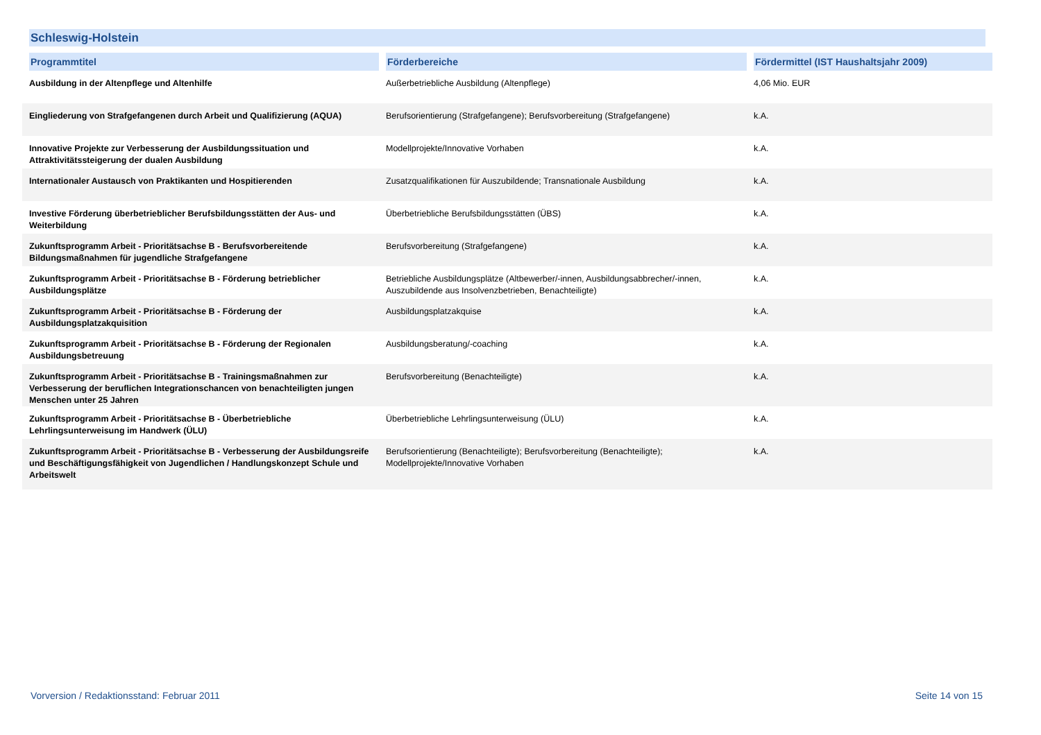Schleswig-Holstein
| Programmtitel | Förderbereiche | Fördermittel (IST Haushaltsjahr 2009) |
| --- | --- | --- |
| Ausbildung in der Altenpflege und Altenhilfe | Außerbetriebliche Ausbildung (Altenpflege) | 4,06 Mio. EUR |
| Eingliederung von Strafgefangenen durch Arbeit und Qualifizierung (AQUA) | Berufsorientierung (Strafgefangene); Berufsvorbereitung (Strafgefangene) | k.A. |
| Innovative Projekte zur Verbesserung der Ausbildungssituation und Attraktivitätssteigerung der dualen Ausbildung | Modellprojekte/Innovative Vorhaben | k.A. |
| Internationaler Austausch von Praktikanten und Hospitierenden | Zusatzqualifikationen für Auszubildende; Transnationale Ausbildung | k.A. |
| Investive Förderung überbetrieblicher Berufsbildungsstätten der Aus- und Weiterbildung | Überbetriebliche Berufsbildungsstätten (ÜBS) | k.A. |
| Zukunftsprogramm Arbeit - Prioritätsachse B - Berufsvorbereitende Bildungsmaßnahmen für jugendliche Strafgefangene | Berufsvorbereitung (Strafgefangene) | k.A. |
| Zukunftsprogramm Arbeit - Prioritätsachse B - Förderung betrieblicher Ausbildungsplätze | Betriebliche Ausbildungsplätze (Altbewerber/-innen, Ausbildungsabbrecher/-innen, Auszubildende aus Insolvenzbetrieben, Benachteiligte) | k.A. |
| Zukunftsprogramm Arbeit - Prioritätsachse B - Förderung der Ausbildungsplatzakquisition | Ausbildungsplatzakquise | k.A. |
| Zukunftsprogramm Arbeit - Prioritätsachse B - Förderung der Regionalen Ausbildungsbetreuung | Ausbildungsberatung/-coaching | k.A. |
| Zukunftsprogramm Arbeit - Prioritätsachse B - Trainingsmaßnahmen zur Verbesserung der beruflichen Integrationschancen von benachteiligten jungen Menschen unter 25 Jahren | Berufsvorbereitung (Benachteiligte) | k.A. |
| Zukunftsprogramm Arbeit - Prioritätsachse B - Überbetriebliche Lehrlingsunterweisung im Handwerk (ÜLU) | Überbetriebliche Lehrlingsunterweisung (ÜLU) | k.A. |
| Zukunftsprogramm Arbeit - Prioritätsachse B - Verbesserung der Ausbildungsreife und Beschäftigungsfähigkeit von Jugendlichen / Handlungskonzept Schule und Arbeitswelt | Berufsorientierung (Benachteiligte); Berufsvorbereitung (Benachteiligte); Modellprojekte/Innovative Vorhaben | k.A. |
Vorversion / Redaktionsstand: Februar 2011
Seite 14 von 15